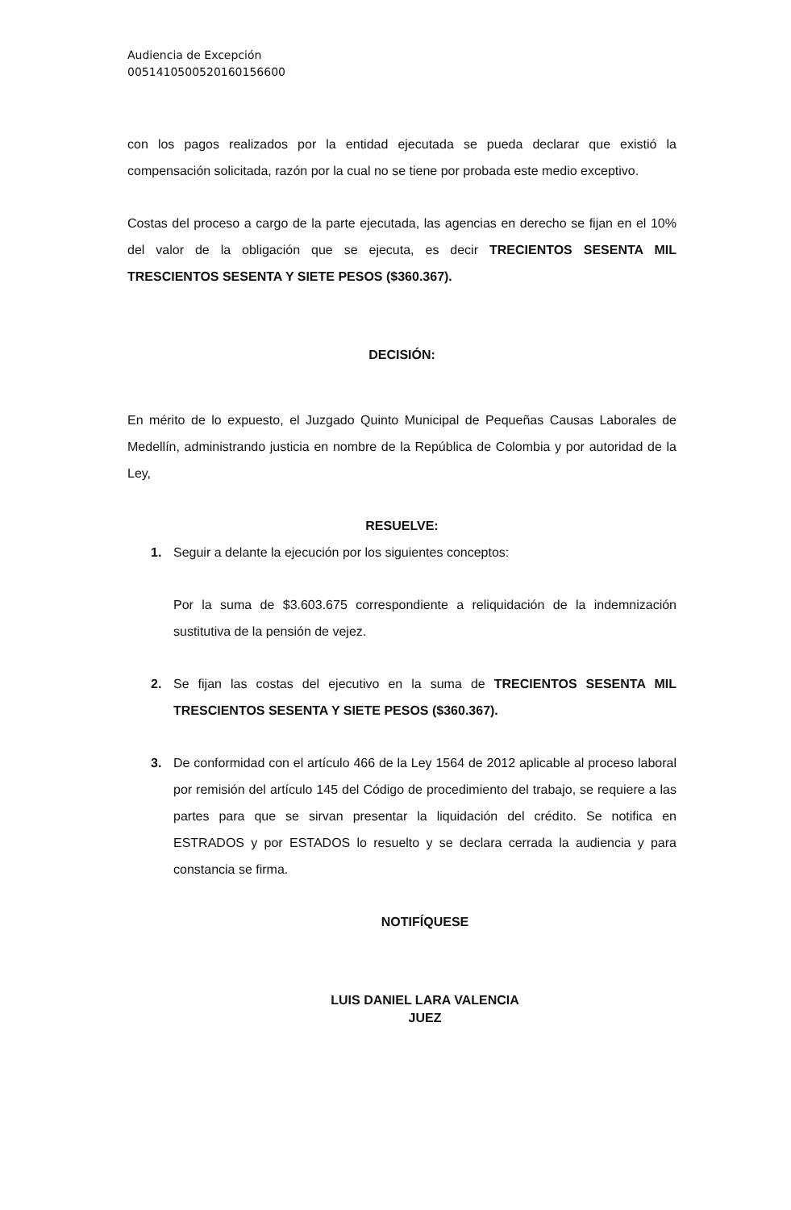Audiencia de Excepción
00514105005201601566​00
con los pagos realizados por la entidad ejecutada se pueda declarar que existió la compensación solicitada, razón por la cual no se tiene por probada este medio exceptivo.
Costas del proceso a cargo de la parte ejecutada, las agencias en derecho se fijan en el 10% del valor de la obligación que se ejecuta, es decir TRECIENTOS SESENTA MIL TRESCIENTOS SESENTA Y SIETE PESOS ($360.367).
DECISIÓN:
En mérito de lo expuesto, el Juzgado Quinto Municipal de Pequeñas Causas Laborales de Medellín, administrando justicia en nombre de la República de Colombia y por autoridad de la Ley,
RESUELVE:
1. Seguir a delante la ejecución por los siguientes conceptos:
Por la suma de $3.603.675 correspondiente a reliquidación de la indemnización sustitutiva de la pensión de vejez.
2. Se fijan las costas del ejecutivo en la suma de TRECIENTOS SESENTA MIL TRESCIENTOS SESENTA Y SIETE PESOS ($360.367).
3. De conformidad con el artículo 466 de la Ley 1564 de 2012 aplicable al proceso laboral por remisión del artículo 145 del Código de procedimiento del trabajo, se requiere a las partes para que se sirvan presentar la liquidación del crédito. Se notifica en ESTRADOS y por ESTADOS lo resuelto y se declara cerrada la audiencia y para constancia se firma.
NOTIFÍQUESE
LUIS DANIEL LARA VALENCIA
JUEZ